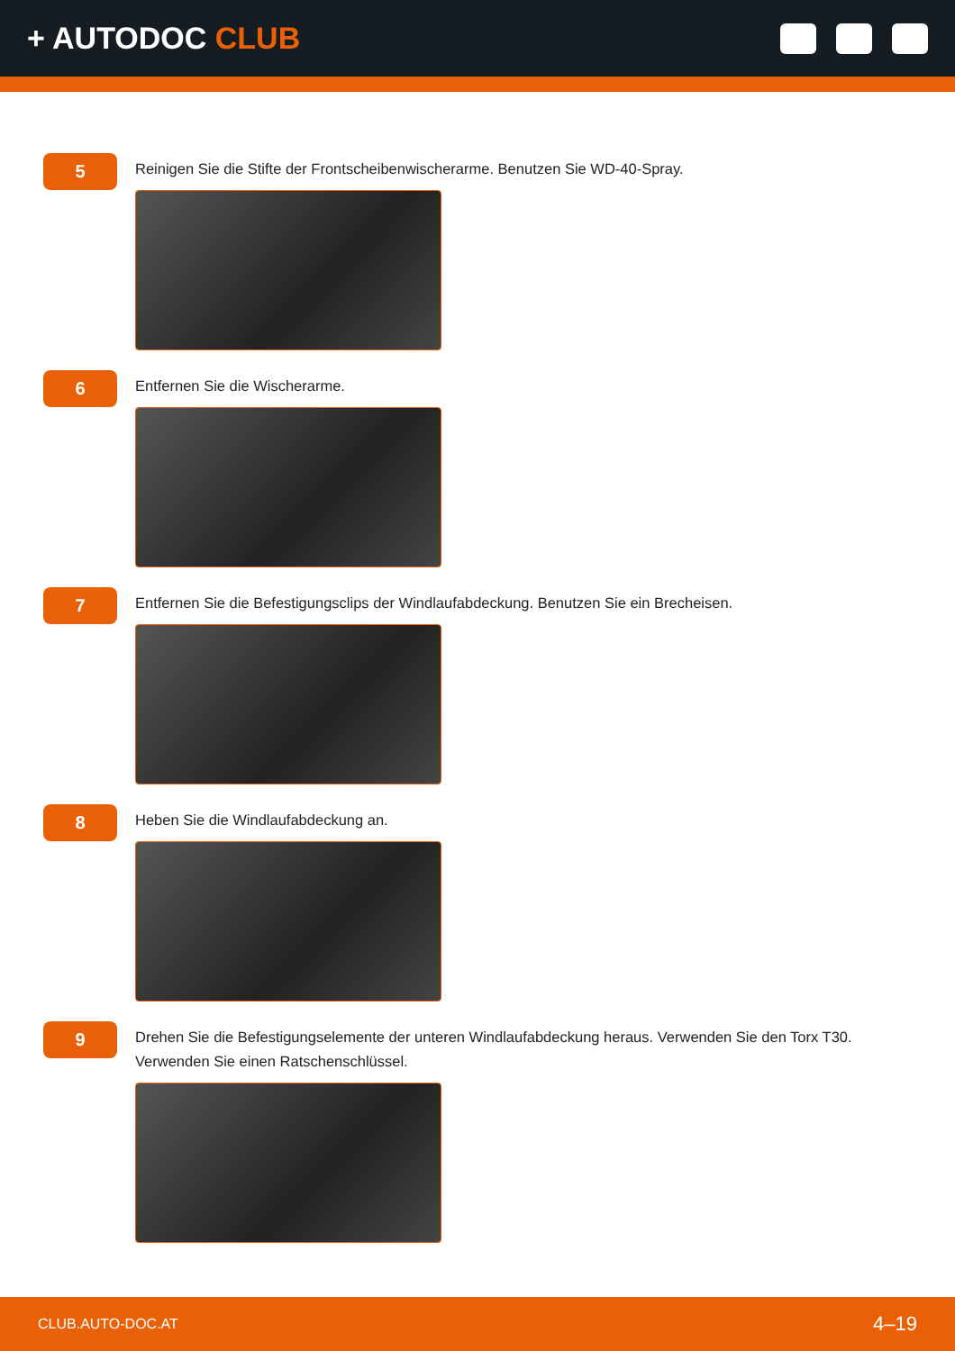+ AUTODOC CLUB
5
Reinigen Sie die Stifte der Frontscheibenwischerarme. Benutzen Sie WD-40-Spray.
6
Entfernen Sie die Wischerarme.
7
Entfernen Sie die Befestigungsclips der Windlaufabdeckung. Benutzen Sie ein Brecheisen.
8
Heben Sie die Windlaufabdeckung an.
9
Drehen Sie die Befestigungselemente der unteren Windlaufabdeckung heraus. Verwenden Sie den Torx T30. Verwenden Sie einen Ratschenschlüssel.
CLUB.AUTO-DOC.AT 4–19